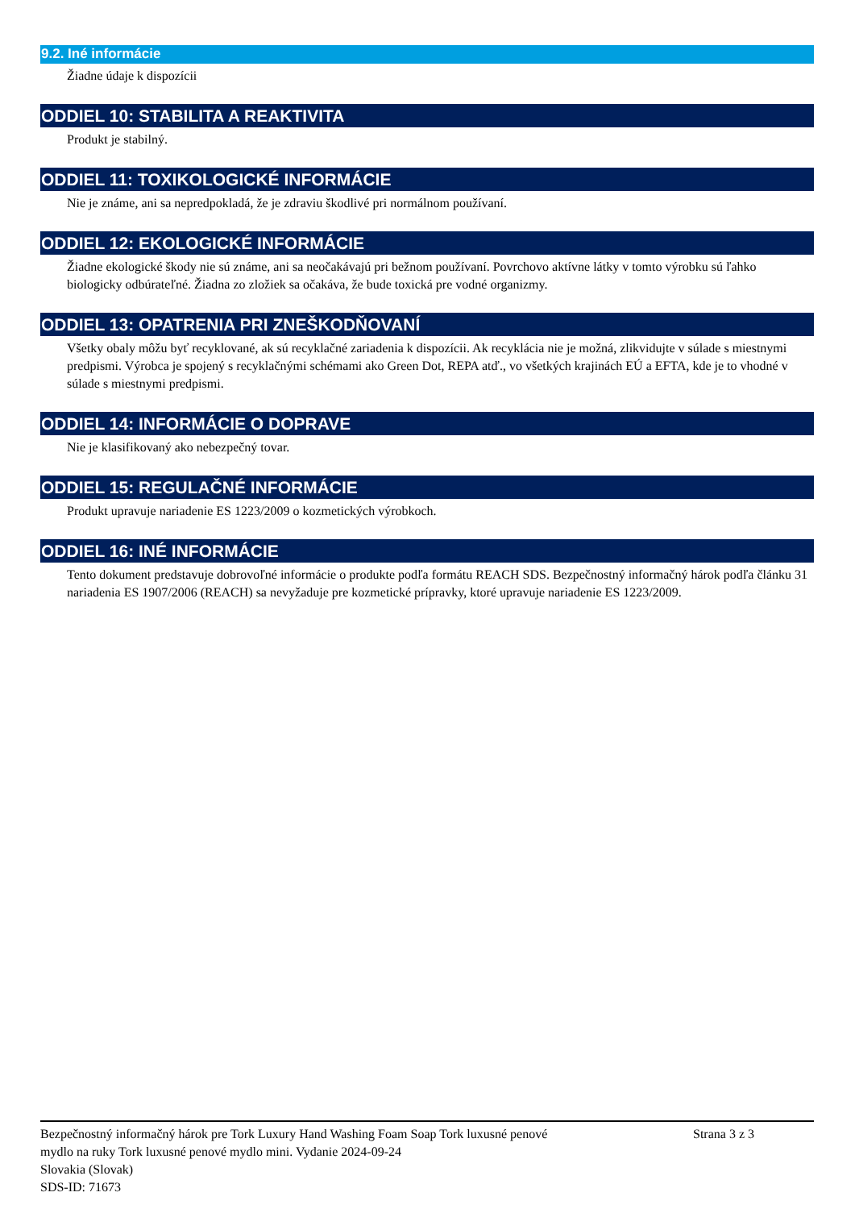9.2. Iné informácie
Žiadne údaje k dispozícii
ODDIEL 10: STABILITA A REAKTIVITA
Produkt je stabilný.
ODDIEL 11: TOXIKOLOGICKÉ INFORMÁCIE
Nie je známe, ani sa nepredpokladá, že je zdraviu škodlivé pri normálnom používaní.
ODDIEL 12: EKOLOGICKÉ INFORMÁCIE
Žiadne ekologické škody nie sú známe, ani sa neočakávajú pri bežnom používaní. Povrchovo aktívne látky v tomto výrobku sú ľahko biologicky odbúrateľné. Žiadna zo zložiek sa očakáva, že bude toxická pre vodné organizmy.
ODDIEL 13: OPATRENIA PRI ZNEŠKODŇOVANÍ
Všetky obaly môžu byť recyklované, ak sú recyklačné zariadenia k dispozícii. Ak recyklácia nie je možná, zlikvidujte v súlade s miestnymi predpismi. Výrobca je spojený s recyklačnými schémami ako Green Dot, REPA atď., vo všetkých krajinách EÚ a EFTA, kde je to vhodné v súlade s miestnymi predpismi.
ODDIEL 14: INFORMÁCIE O DOPRAVE
Nie je klasifikovaný ako nebezpečný tovar.
ODDIEL 15: REGULAČNÉ INFORMÁCIE
Produkt upravuje nariadenie ES 1223/2009 o kozmetických výrobkoch.
ODDIEL 16: INÉ INFORMÁCIE
Tento dokument predstavuje dobrovoľné informácie o produkte podľa formátu REACH SDS. Bezpečnostný informačný hárok podľa článku 31 nariadenia ES 1907/2006 (REACH) sa nevyžaduje pre kozmetické prípravky, ktoré upravuje nariadenie ES 1223/2009.
Bezpečnostný informačný hárok pre Tork Luxury Hand Washing Foam Soap Tork luxusné penové
mydlo na ruky Tork luxusné penové mydlo mini. Vydanie 2024-09-24
Slovakia (Slovak)
SDS-ID: 71673
Strana 3 z 3